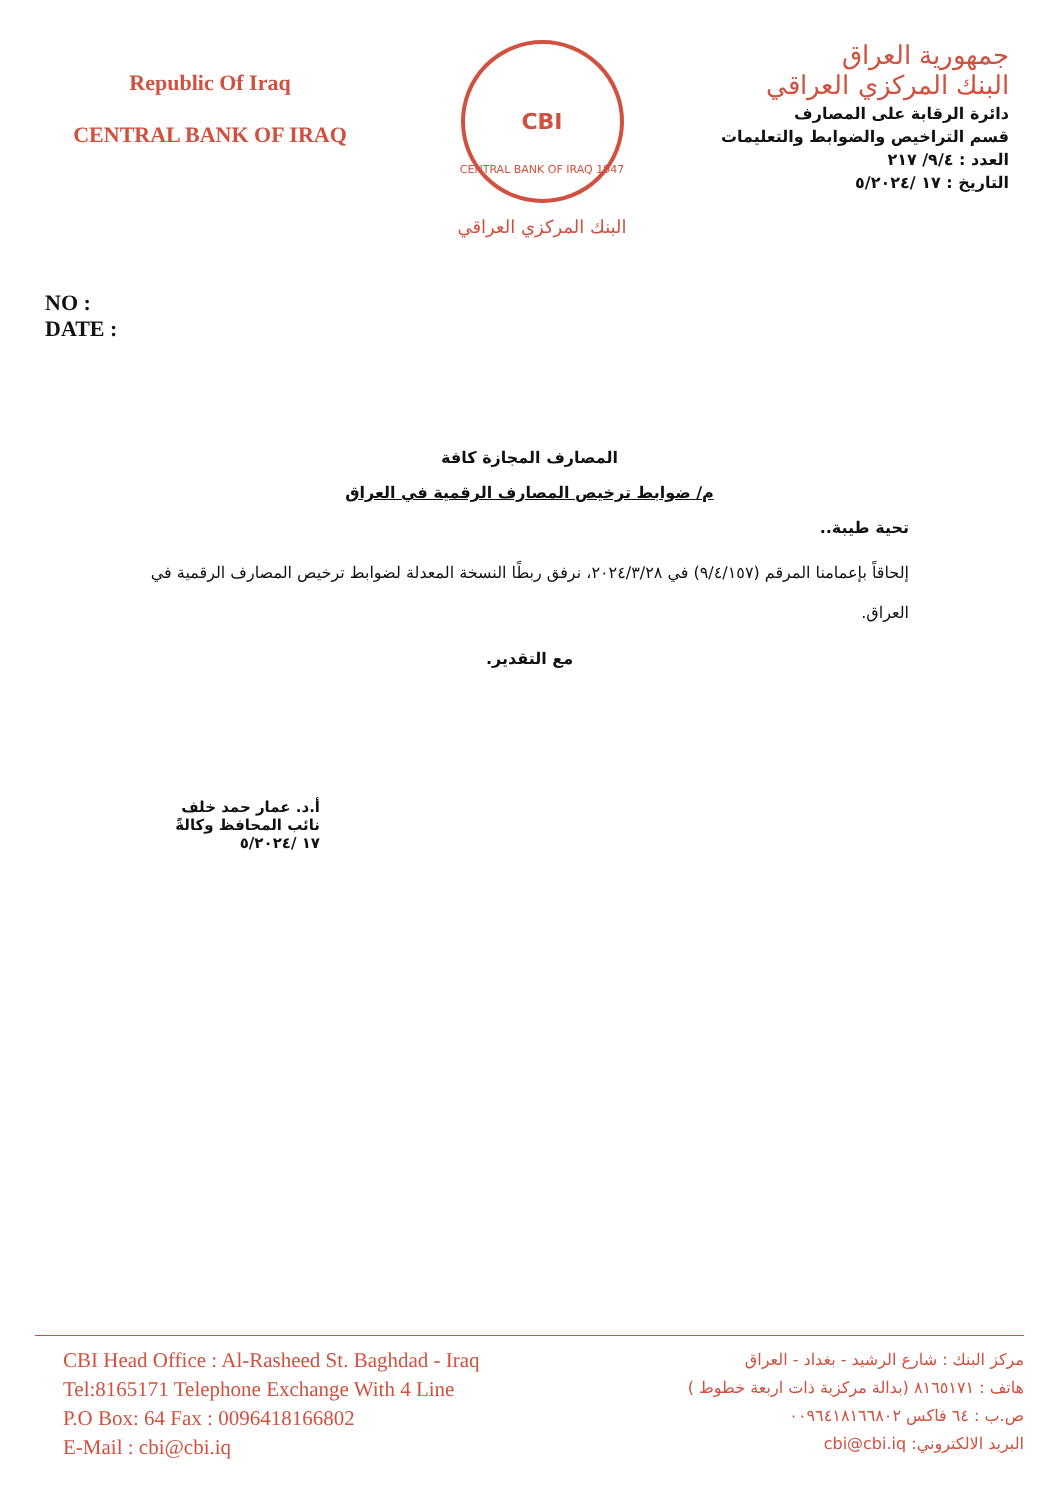Republic Of Iraq
CENTRAL BANK OF IRAQ
CBI
CENTRAL BANK OF IRAQ 1947
البنك المركزي العراقي
جمهورية العراق
البنك المركزي العراقي
دائرة الرقابة على المصارف
قسم التراخيص والضوابط والتعليمات
العدد : ٩/٤/ ٢١٧
التاريخ : ١٧ /٥/٢٠٢٤
NO :
DATE :
المصارف المجازة كافة
م/ ضوابط ترخيص المصارف الرقمية في العراق
تحية طيبة..
إلحاقاً بإعمامنا المرقم (٩/٤/١٥٧) في ٢٠٢٤/٣/٢٨، نرفق ربطًا النسخة المعدلة لضوابط ترخيص المصارف الرقمية في العراق.
مع التقدير.
أ.د. عمار حمد خلف
نائب المحافظ وكالةً
١٧ /٥/٢٠٢٤
CBI Head Office : Al-Rasheed St. Baghdad - Iraq
Tel:8165171 Telephone Exchange With 4 Line
P.O Box: 64 Fax : 0096418166802
E-Mail : cbi@cbi.iq
مركز البنك : شارع الرشيد - بغداد - العراق
هاتف : ٨١٦٥١٧١ (بدالة مركزية ذات اربعة خطوط )
ص.ب : ٦٤ فاكس ٠٠٩٦٤١٨١٦٦٨٠٢
البريد الالكتروني: cbi@cbi.iq